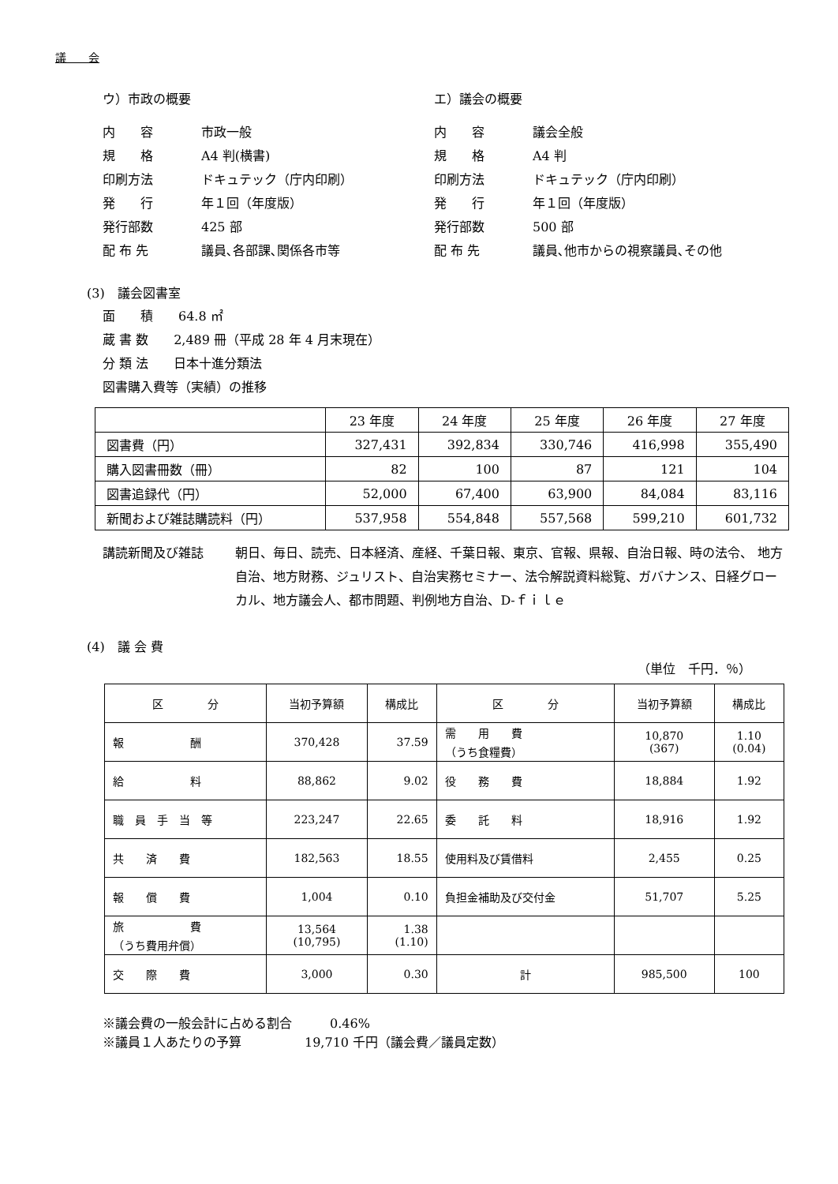議　　会
ウ）市政の概要
内　　容 市政一般
規　　格 A4 判(横書)
印刷方法 ドキュテック（庁内印刷）
発　　行 年１回（年度版）
発行部数 425 部
配 布 先 議員､各部課､関係各市等
エ）議会の概要
内　　容 議会全般
規　　格 A4 判
印刷方法 ドキュテック（庁内印刷）
発　　行 年１回（年度版）
発行部数 500 部
配 布 先 議員､他市からの視察議員､その他
(3)　議会図書室
面　　積　　64.8 ㎡
蔵 書 数　　2,489 冊（平成 28 年 4 月末現在）
分 類 法　　日本十進分類法
図書購入費等（実績）の推移
| | 23 年度 | 24 年度 | 25 年度 | 26 年度 | 27 年度 |
| --- | --- | --- | --- | --- | --- |
| 図書費（円） | 327,431 | 392,834 | 330,746 | 416,998 | 355,490 |
| 購入図書冊数（冊） | 82 | 100 | 87 | 121 | 104 |
| 図書追録代（円） | 52,000 | 67,400 | 63,900 | 84,084 | 83,116 |
| 新聞および雑誌購読料（円） | 537,958 | 554,848 | 557,568 | 599,210 | 601,732 |
講読新聞及び雑誌 朝日、毎日、読売、日本経済、産経、千葉日報、東京、官報、県報、自治日報、時の法令、 地方自治、地方財務、ジュリスト、自治実務セミナー、法令解説資料総覧、ガバナンス、日経グローカル、地方議会人、都市問題、判例地方自治、D‐ｆｉｌｅ
(4)　議 会 費
（単位　千円．％）
| 区 分 | 当初予算額 | 構成比 | 区 分 | 当初予算額 | 構成比 |
| --- | --- | --- | --- | --- | --- |
| 報 酬 | 370,428 | 37.59 | 需 用 費 （うち食糧費） | 10,870 (367) | 1.10 (0.04) |
| 給 料 | 88,862 | 9.02 | 役 務 費 | 18,884 | 1.92 |
| 職 員 手 当 等 | 223,247 | 22.65 | 委 託 料 | 18,916 | 1.92 |
| 共 済 費 | 182,563 | 18.55 | 使用料及び賃借料 | 2,455 | 0.25 |
| 報 償 費 | 1,004 | 0.10 | 負担金補助及び交付金 | 51,707 | 5.25 |
| 旅 費 （うち費用弁償） | 13,564 (10,795) | 1.38 (1.10) | | | |
| 交 際 費 | 3,000 | 0.30 | 計 | 985,500 | 100 |
※議会費の一般会計に占める割合　　　0.46%
※議員１人あたりの予算　　　　　19,710 千円（議会費／議員定数）